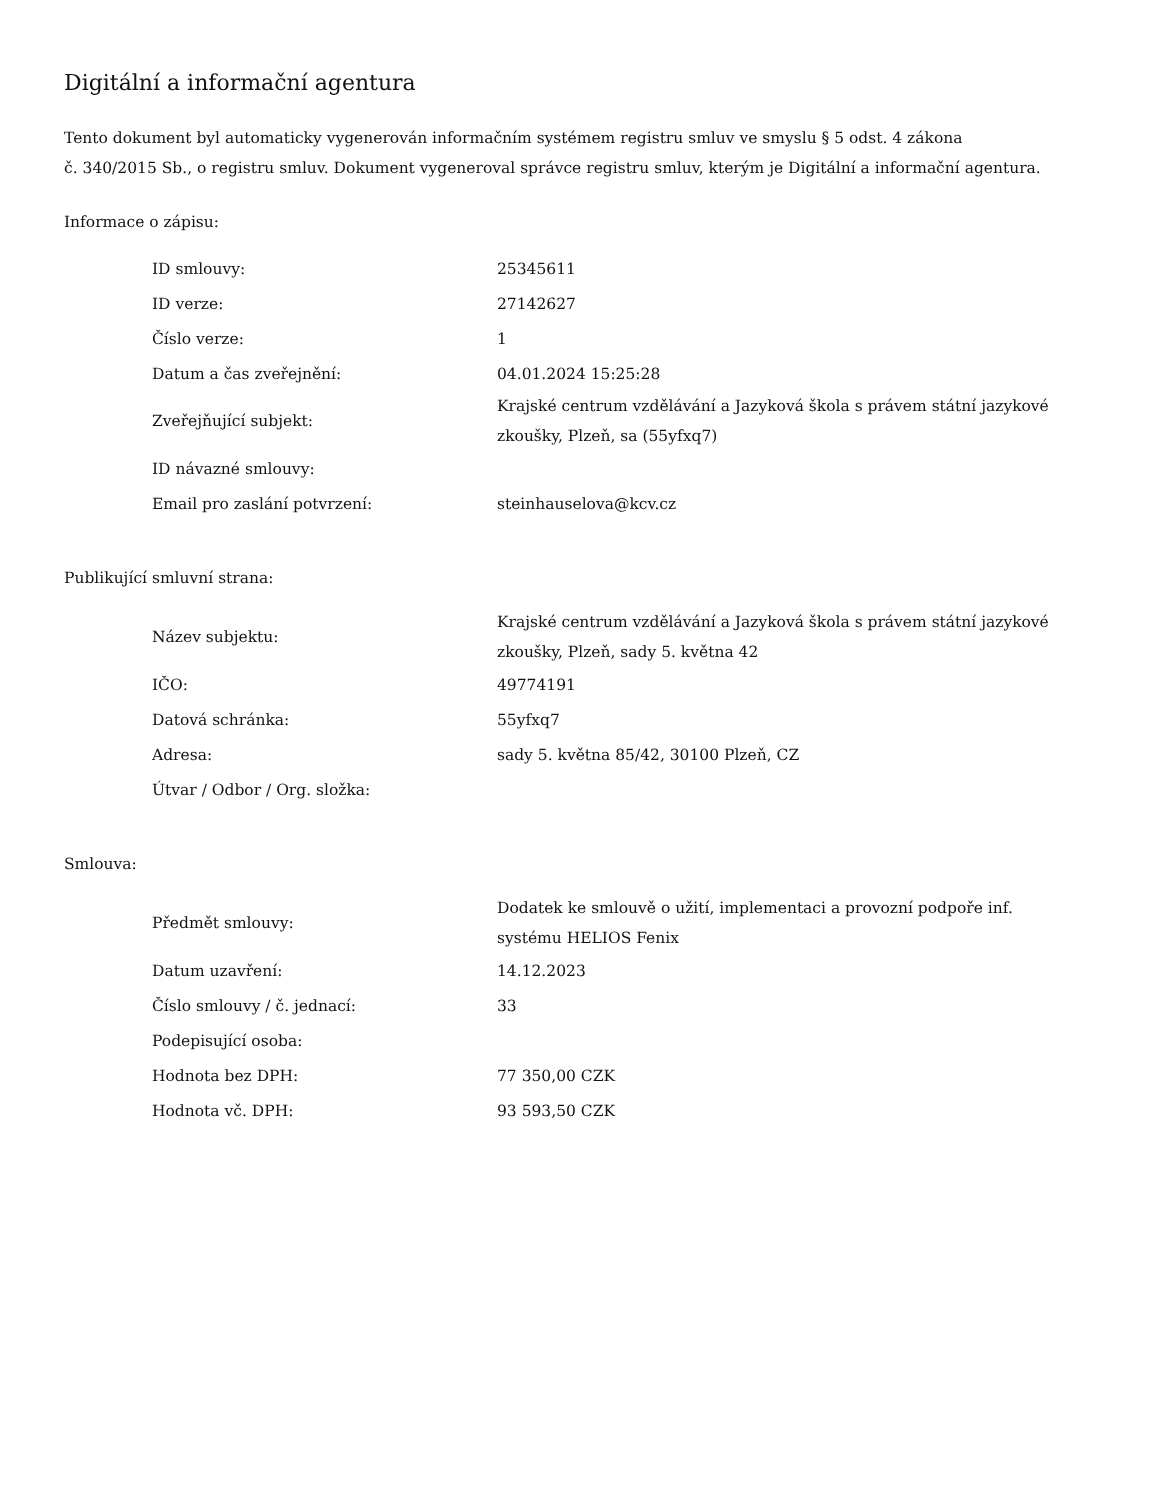Digitální a informační agentura
Tento dokument byl automaticky vygenerován informačním systémem registru smluv ve smyslu § 5 odst. 4 zákona
č. 340/2015 Sb., o registru smluv. Dokument vygeneroval správce registru smluv, kterým je Digitální a informační agentura.
Informace o zápisu:
| ID smlouvy: | 25345611 |
| ID verze: | 27142627 |
| Číslo verze: | 1 |
| Datum a čas zveřejnění: | 04.01.2024 15:25:28 |
| Zveřejňující subjekt: | Krajské centrum vzdělávání a Jazyková škola s právem státní jazykové zkoušky, Plzeň, sa (55yfxq7) |
| ID návazné smlouvy: | |
| Email pro zaslání potvrzení: | steinhauselova@kcv.cz |
Publikující smluvní strana:
| Název subjektu: | Krajské centrum vzdělávání a Jazyková škola s právem státní jazykové zkoušky, Plzeň, sady 5. května 42 |
| IČO: | 49774191 |
| Datová schránka: | 55yfxq7 |
| Adresa: | sady 5. května 85/42, 30100 Plzeň, CZ |
| Útvar / Odbor / Org. složka: | |
Smlouva:
| Předmět smlouvy: | Dodatek ke smlouvě o užití, implementaci a provozní podpoře inf. systému HELIOS Fenix |
| Datum uzavření: | 14.12.2023 |
| Číslo smlouvy / č. jednací: | 33 |
| Podepisující osoba: | |
| Hodnota bez DPH: | 77 350,00 CZK |
| Hodnota vč. DPH: | 93 593,50 CZK |